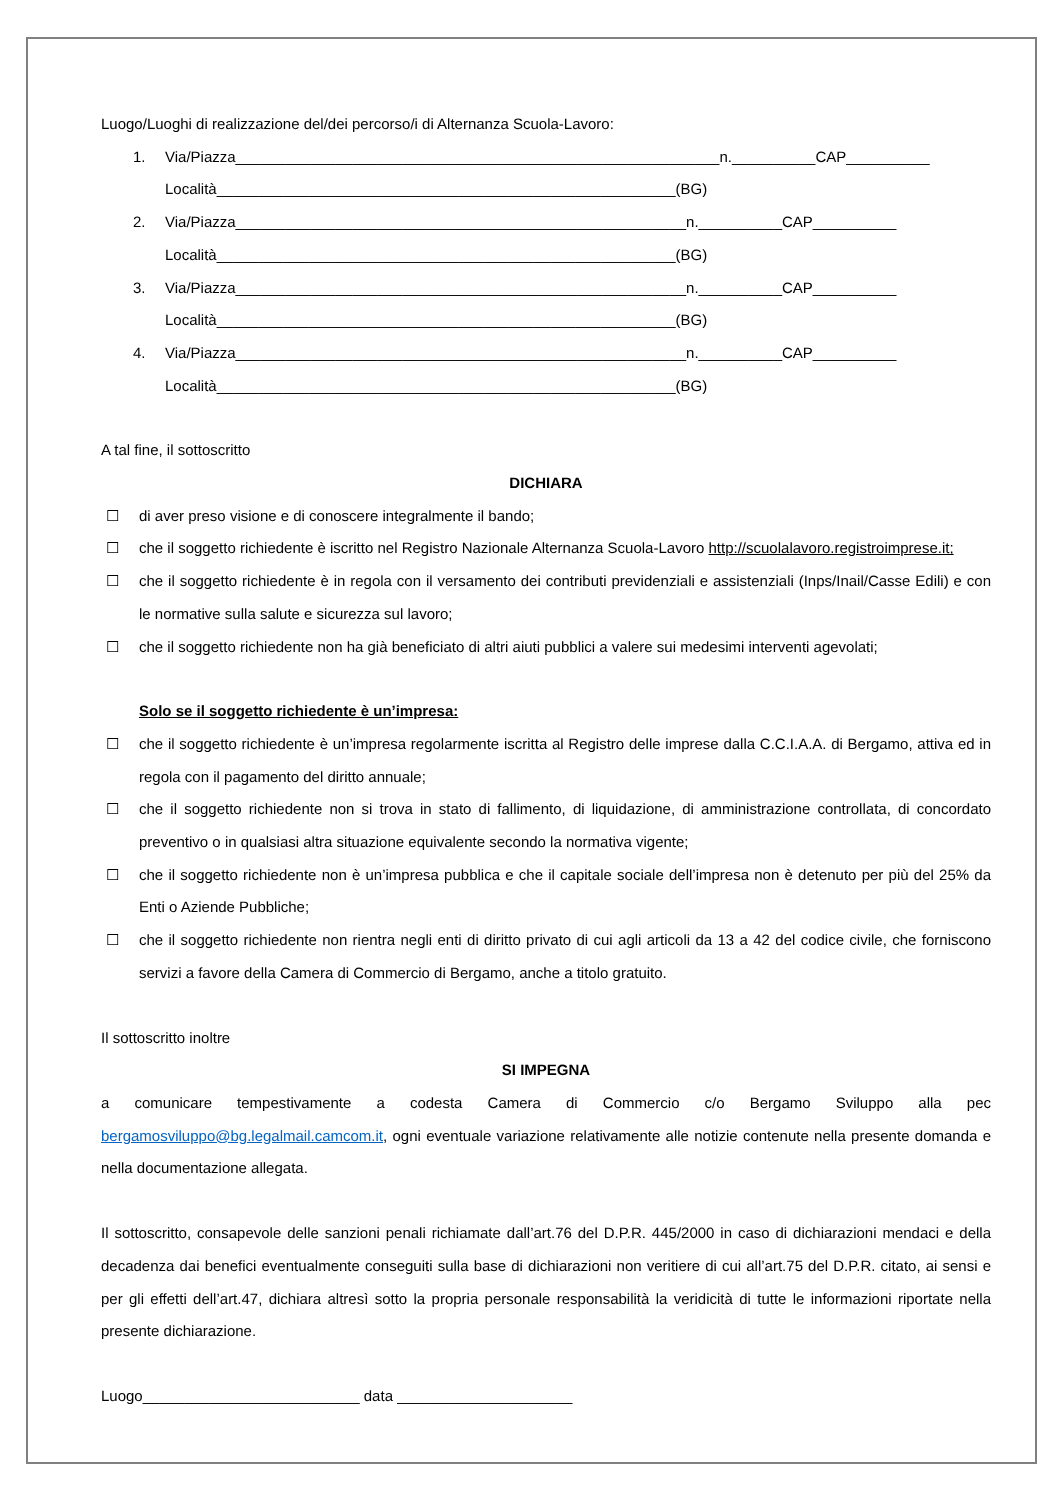Luogo/Luoghi di realizzazione del/dei percorso/i di Alternanza Scuola-Lavoro:
1. Via/Piazza__________________________________________________________n.__________CAP__________
Località_______________________________________________________(BG)
2. Via/Piazza______________________________________________________n.__________CAP__________
Località_______________________________________________________(BG)
3. Via/Piazza______________________________________________________n.__________CAP__________
Località_______________________________________________________(BG)
4. Via/Piazza______________________________________________________n.__________CAP__________
Località_______________________________________________________(BG)
A tal fine, il sottoscritto
DICHIARA
☐ di aver preso visione e di conoscere integralmente il bando;
☐ che il soggetto richiedente è iscritto nel Registro Nazionale Alternanza Scuola-Lavoro http://scuolalavoro.registroimprese.it;
☐ che il soggetto richiedente è in regola con il versamento dei contributi previdenziali e assistenziali (Inps/Inail/Casse Edili) e con le normative sulla salute e sicurezza sul lavoro;
☐ che il soggetto richiedente non ha già beneficiato di altri aiuti pubblici a valere sui medesimi interventi agevolati;
Solo se il soggetto richiedente è un’impresa:
☐ che il soggetto richiedente è un’impresa regolarmente iscritta al Registro delle imprese dalla C.C.I.A.A. di Bergamo, attiva ed in regola con il pagamento del diritto annuale;
☐ che il soggetto richiedente non si trova in stato di fallimento, di liquidazione, di amministrazione controllata, di concordato preventivo o in qualsiasi altra situazione equivalente secondo la normativa vigente;
☐ che il soggetto richiedente non è un’impresa pubblica e che il capitale sociale dell’impresa non è detenuto per più del 25% da Enti o Aziende Pubbliche;
☐ che il soggetto richiedente non rientra negli enti di diritto privato di cui agli articoli da 13 a 42 del codice civile, che forniscono servizi a favore della Camera di Commercio di Bergamo, anche a titolo gratuito.
Il sottoscritto inoltre
SI IMPEGNA
a comunicare tempestivamente a codesta Camera di Commercio c/o Bergamo Sviluppo alla pec bergamosviluppo@bg.legalmail.camcom.it, ogni eventuale variazione relativamente alle notizie contenute nella presente domanda e nella documentazione allegata.
Il sottoscritto, consapevole delle sanzioni penali richiamate dall’art.76 del D.P.R. 445/2000 in caso di dichiarazioni mendaci e della decadenza dai benefici eventualmente conseguiti sulla base di dichiarazioni non veritiere di cui all’art.75 del D.P.R. citato, ai sensi e per gli effetti dell’art.47, dichiara altresì sotto la propria personale responsabilità la veridicità di tutte le informazioni riportate nella presente dichiarazione.
Luogo__________________________ data _____________________